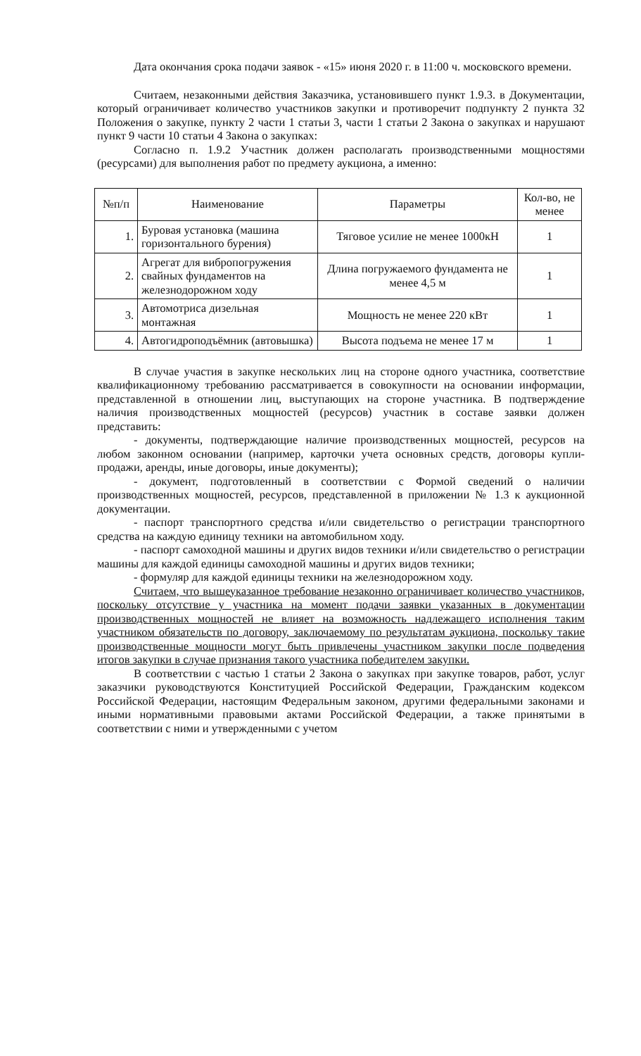Дата окончания срока подачи заявок - «15» июня 2020 г. в 11:00 ч. московского времени.
Считаем, незаконными действия Заказчика, установившего пункт 1.9.3. в Документации, который ограничивает количество участников закупки и противоречит подпункту 2 пункта 32 Положения о закупке, пункту 2 части 1 статьи 3, части 1 статьи 2 Закона о закупках и нарушают пункт 9 части 10 статьи 4 Закона о закупках:
Согласно п. 1.9.2 Участник должен располагать производственными мощностями (ресурсами) для выполнения работ по предмету аукциона, а именно:
| №п/п | Наименование | Параметры | Кол-во, не менее |
| --- | --- | --- | --- |
| 1. | Буровая установка (машина горизонтального бурения) | Тяговое усилие не менее 1000кН | 1 |
| 2. | Агрегат для вибропогружения свайных фундаментов на железнодорожном ходу | Длина погружаемого фундамента не менее 4,5 м | 1 |
| 3. | Автомотриса дизельная монтажная | Мощность не менее 220 кВт | 1 |
| 4. | Автогидроподъёмник (автовышка) | Высота подъема не менее 17 м | 1 |
В случае участия в закупке нескольких лиц на стороне одного участника, соответствие квалификационному требованию рассматривается в совокупности на основании информации, представленной в отношении лиц, выступающих на стороне участника. В подтверждение наличия производственных мощностей (ресурсов) участник в составе заявки должен представить:
- документы, подтверждающие наличие производственных мощностей, ресурсов на любом законном основании (например, карточки учета основных средств, договоры купли-продажи, аренды, иные договоры, иные документы);
- документ, подготовленный в соответствии с Формой сведений о наличии производственных мощностей, ресурсов, представленной в приложении № 1.3 к аукционной документации.
- паспорт транспортного средства и/или свидетельство о регистрации транспортного средства на каждую единицу техники на автомобильном ходу.
- паспорт самоходной машины и других видов техники и/или свидетельство о регистрации машины для каждой единицы самоходной машины и других видов техники;
- формуляр для каждой единицы техники на железнодорожном ходу.
Считаем, что вышеуказанное требование незаконно ограничивает количество участников, поскольку отсутствие у участника на момент подачи заявки указанных в документации производственных мощностей не влияет на возможность надлежащего исполнения таким участником обязательств по договору, заключаемому по результатам аукциона, поскольку такие производственные мощности могут быть привлечены участником закупки после подведения итогов закупки в случае признания такого участника победителем закупки.
В соответствии с частью 1 статьи 2 Закона о закупках при закупке товаров, работ, услуг заказчики руководствуются Конституцией Российской Федерации, Гражданским кодексом Российской Федерации, настоящим Федеральным законом, другими федеральными законами и иными нормативными правовыми актами Российской Федерации, а также принятыми в соответствии с ними и утвержденными с учетом